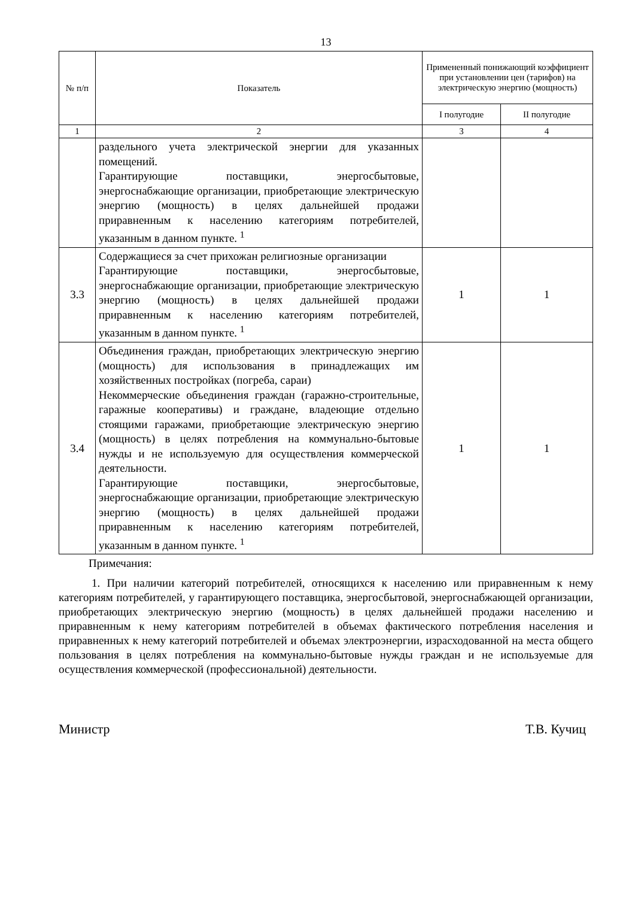13
| № п/п | Показатель | Примененный понижающий коэффициент при установлении цен (тарифов) на электрическую энергию (мощность) | |
| --- | --- | --- | --- |
| | | I полугодие | II полугодие |
| 1 | 2 | 3 | 4 |
| | раздельного учета электрической энергии для указанных помещений. Гарантирующие поставщики, энергосбытовые, энергоснабжающие организации, приобретающие электрическую энергию (мощность) в целях дальнейшей продажи приравненным к населению категориям потребителей, указанным в данном пункте. <sup>1</sup> | | |
| 3.3 | Содержащиеся за счет прихожан религиозные организации Гарантирующие поставщики, энергосбытовые, энергоснабжающие организации, приобретающие электрическую энергию (мощность) в целях дальнейшей продажи приравненным к населению категориям потребителей, указанным в данном пункте. <sup>1</sup> | 1 | 1 |
| 3.4 | Объединения граждан, приобретающих электрическую энергию (мощность) для использования в принадлежащих им хозяйственных постройках (погреба, сараи) Некоммерческие объединения граждан (гаражно-строительные, гаражные кооперативы) и граждане, владеющие отдельно стоящими гаражами, приобретающие электрическую энергию (мощность) в целях потребления на коммунально-бытовые нужды и не используемую для осуществления коммерческой деятельности. Гарантирующие поставщики, энергосбытовые, энергоснабжающие организации, приобретающие электрическую энергию (мощность) в целях дальнейшей продажи приравненным к населению категориям потребителей, указанным в данном пункте. <sup>1</sup> | 1 | 1 |
Примечания:
1. При наличии категорий потребителей, относящихся к населению или приравненным к нему категориям потребителей, у гарантирующего поставщика, энергосбытовой, энергоснабжающей организации, приобретающих электрическую энергию (мощность) в целях дальнейшей продажи населению и приравненным к нему категориям потребителей в объемах фактического потребления населения и приравненных к нему категорий потребителей и объемах электроэнергии, израсходованной на места общего пользования в целях потребления на коммунально-бытовые нужды граждан и не используемые для осуществления коммерческой (профессиональной) деятельности.
Министр Т.В. Кучиц